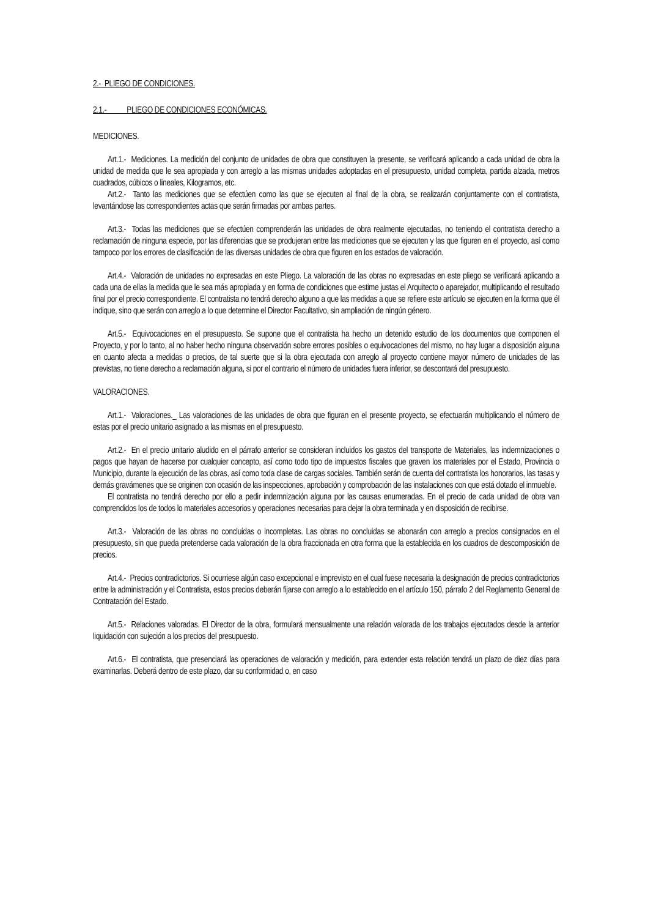2.- PLIEGO DE CONDICIONES.
2.1.- PLIEGO DE CONDICIONES ECONÓMICAS.
MEDICIONES.
Art.1.- Mediciones. La medición del conjunto de unidades de obra que constituyen la presente, se verificará aplicando a cada unidad de obra la unidad de medida que le sea apropiada y con arreglo a las mismas unidades adoptadas en el presupuesto, unidad completa, partida alzada, metros cuadrados, cúbicos o lineales, Kilogramos, etc.
Art.2.- Tanto las mediciones que se efectúen como las que se ejecuten al final de la obra, se realizarán conjuntamente con el contratista, levantándose las correspondientes actas que serán firmadas por ambas partes.
Art.3.- Todas las mediciones que se efectúen comprenderán las unidades de obra realmente ejecutadas, no teniendo el contratista derecho a reclamación de ninguna especie, por las diferencias que se produjeran entre las mediciones que se ejecuten y las que figuren en el proyecto, así como tampoco por los errores de clasificación de las diversas unidades de obra que figuren en los estados de valoración.
Art.4.- Valoración de unidades no expresadas en este Pliego. La valoración de las obras no expresadas en este pliego se verificará aplicando a cada una de ellas la medida que le sea más apropiada y en forma de condiciones que estime justas el Arquitecto o aparejador, multiplicando el resultado final por el precio correspondiente. El contratista no tendrá derecho alguno a que las medidas a que se refiere este artículo se ejecuten en la forma que él indique, sino que serán con arreglo a lo que determine el Director Facultativo, sin ampliación de ningún género.
Art.5.- Equivocaciones en el presupuesto. Se supone que el contratista ha hecho un detenido estudio de los documentos que componen el Proyecto, y por lo tanto, al no haber hecho ninguna observación sobre errores posibles o equivocaciones del mismo, no hay lugar a disposición alguna en cuanto afecta a medidas o precios, de tal suerte que si la obra ejecutada con arreglo al proyecto contiene mayor número de unidades de las previstas, no tiene derecho a reclamación alguna, si por el contrario el número de unidades fuera inferior, se descontará del presupuesto.
VALORACIONES.
Art.1.- Valoraciones._ Las valoraciones de las unidades de obra que figuran en el presente proyecto, se efectuarán multiplicando el número de estas por el precio unitario asignado a las mismas en el presupuesto.
Art.2.- En el precio unitario aludido en el párrafo anterior se consideran incluidos los gastos del transporte de Materiales, las indemnizaciones o pagos que hayan de hacerse por cualquier concepto, así como todo tipo de impuestos fiscales que graven los materiales por el Estado, Provincia o Municipio, durante la ejecución de las obras, así como toda clase de cargas sociales. También serán de cuenta del contratista los honorarios, las tasas y demás gravámenes que se originen con ocasión de las inspecciones, aprobación y comprobación de las instalaciones con que está dotado el inmueble.
El contratista no tendrá derecho por ello a pedir indemnización alguna por las causas enumeradas. En el precio de cada unidad de obra van comprendidos los de todos lo materiales accesorios y operaciones necesarias para dejar la obra terminada y en disposición de recibirse.
Art.3.- Valoración de las obras no concluidas o incompletas. Las obras no concluidas se abonarán con arreglo a precios consignados en el presupuesto, sin que pueda pretenderse cada valoración de la obra fraccionada en otra forma que la establecida en los cuadros de descomposición de precios.
Art.4.- Precios contradictorios. Si ocurriese algún caso excepcional e imprevisto en el cual fuese necesaria la designación de precios contradictorios entre la administración y el Contratista, estos precios deberán fijarse con arreglo a lo establecido en el artículo 150, párrafo 2 del Reglamento General de Contratación del Estado.
Art.5.- Relaciones valoradas. El Director de la obra, formulará mensualmente una relación valorada de los trabajos ejecutados desde la anterior liquidación con sujeción a los precios del presupuesto.
Art.6.- El contratista, que presenciará las operaciones de valoración y medición, para extender esta relación tendrá un plazo de diez días para examinarlas. Deberá dentro de este plazo, dar su conformidad o, en caso